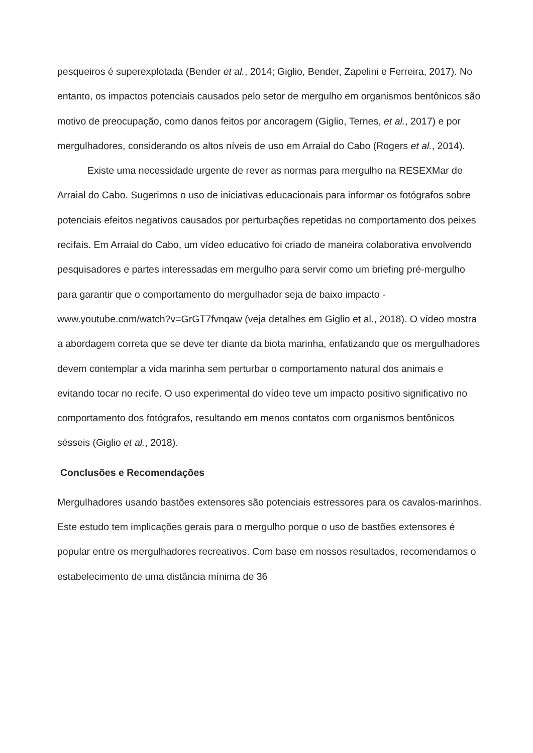pesqueiros é superexplotada (Bender et al., 2014; Giglio, Bender, Zapelini e Ferreira, 2017). No entanto, os impactos potenciais causados pelo setor de mergulho em organismos bentônicos são motivo de preocupação, como danos feitos por ancoragem (Giglio, Ternes, et al., 2017) e por mergulhadores, considerando os altos níveis de uso em Arraial do Cabo (Rogers et al., 2014).
Existe uma necessidade urgente de rever as normas para mergulho na RESEXMar de Arraial do Cabo. Sugerimos o uso de iniciativas educacionais para informar os fotógrafos sobre potenciais efeitos negativos causados por perturbações repetidas no comportamento dos peixes recifais. Em Arraial do Cabo, um vídeo educativo foi criado de maneira colaborativa envolvendo pesquisadores e partes interessadas em mergulho para servir como um briefing pré-mergulho para garantir que o comportamento do mergulhador seja de baixo impacto - www.youtube.com/watch?v=GrGT7fvnqaw (veja detalhes em Giglio et al., 2018). O vídeo mostra a abordagem correta que se deve ter diante da biota marinha, enfatizando que os mergulhadores devem contemplar a vida marinha sem perturbar o comportamento natural dos animais e evitando tocar no recife. O uso experimental do vídeo teve um impacto positivo significativo no comportamento dos fotógrafos, resultando em menos contatos com organismos bentônicos sésseis (Giglio et al., 2018).
Conclusões e Recomendações
Mergulhadores usando bastões extensores são potenciais estressores para os cavalos-marinhos. Este estudo tem implicações gerais para o mergulho porque o uso de bastões extensores é popular entre os mergulhadores recreativos. Com base em nossos resultados, recomendamos o estabelecimento de uma distância mínima de 36